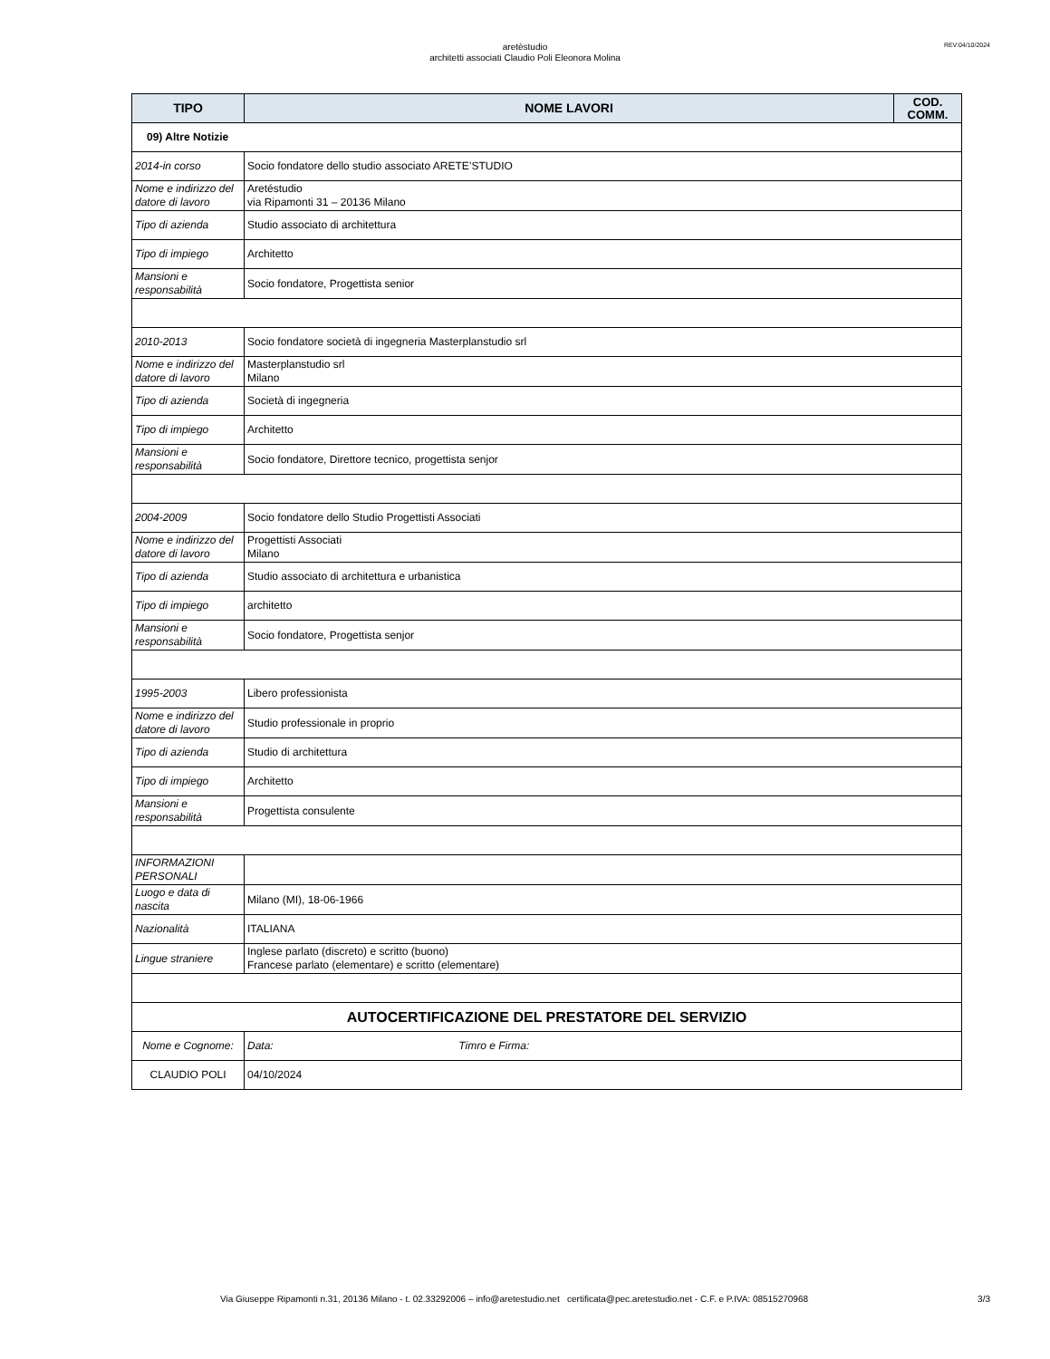aretèstudio
architetti associati Claudio Poli Eleonora Molina
REV:04/10/2024
| TIPO | NOME LAVORI | COD. COMM. |
| --- | --- | --- |
| 09) Altre Notizie | | |
| 2014-in corso | Socio fondatore dello studio associato ARETE’STUDIO | |
| Nome e indirizzo del datore di lavoro | Aretéstudio via Ripamonti 31 – 20136 Milano | |
| Tipo di azienda | Studio associato di architettura | |
| Tipo di impiego | Architetto | |
| Mansioni e responsabilità | Socio fondatore, Progettista senior | |
| 2010-2013 | Socio fondatore società di ingegneria Masterplanstudio srl | |
| Nome e indirizzo del datore di lavoro | Masterplanstudio srl Milano | |
| Tipo di azienda | Società di ingegneria | |
| Tipo di impiego | Architetto | |
| Mansioni e responsabilità | Socio fondatore, Direttore tecnico, progettista senjor | |
| 2004-2009 | Socio fondatore dello Studio Progettisti Associati | |
| Nome e indirizzo del datore di lavoro | Progettisti Associati Milano | |
| Tipo di azienda | Studio associato di architettura e urbanistica | |
| Tipo di impiego | architetto | |
| Mansioni e responsabilità | Socio fondatore, Progettista senjor | |
| 1995-2003 | Libero professionista | |
| Nome e indirizzo del datore di lavoro | Studio professionale in proprio | |
| Tipo di azienda | Studio di architettura | |
| Tipo di impiego | Architetto | |
| Mansioni e responsabilità | Progettista consulente | |
| INFORMAZIONI PERSONALI | | |
| Luogo e data di nascita | Milano (MI), 18-06-1966 | |
| Nazionalità | ITALIANA | |
| Lingue straniere | Inglese parlato (discreto) e scritto (buono) Francese parlato (elementare) e scritto (elementare) | |
| AUTOCERTIFICAZIONE DEL PRESTATORE DEL SERVIZIO | | |
| Nome e Cognome: | Data: Timro e Firma: | |
| CLAUDIO POLI | 04/10/2024 | |
Via Giuseppe Ripamonti n.31, 20136 Milano - t. 02.33292006 – info@aretestudio.net certificata@pec.aretestudio.net - C.F. e P.IVA: 08515270968 3/3